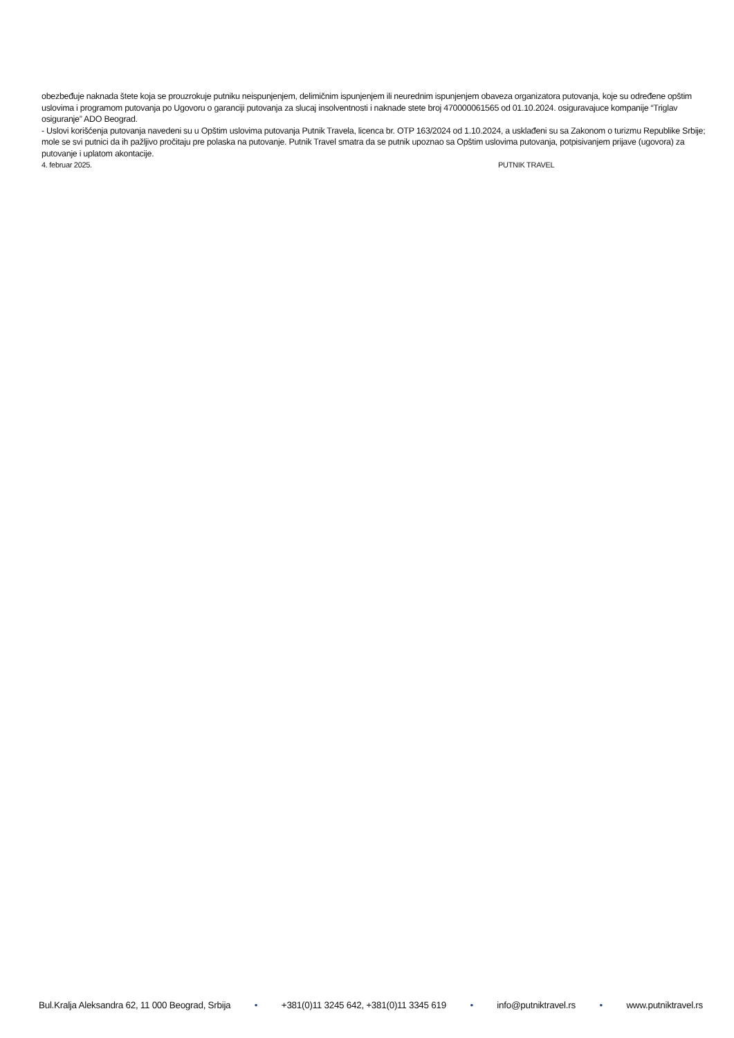obezbeđuje naknada štete koja se prouzrokuje putniku neispunjenjem, delimičnim ispunjenjem ili neurednim ispunjenjem obaveza organizatora putovanja, koje su određene opštim uslovima i programom putovanja po Ugovoru o garanciji putovanja za slucaj insolventnosti i naknade stete broj 470000061565 od 01.10.2024. osiguravajuce kompanije “Triglav osiguranje” ADO Beograd.
- Uslovi korišćenja putovanja navedeni su u Opštim uslovima putovanja Putnik Travela, licenca br. OTP 163/2024 od 1.10.2024, a usklađeni su sa Zakonom o turizmu Republike Srbije; mole se svi putnici da ih pažljivo pročitaju pre polaska na putovanje. Putnik Travel smatra da se putnik upoznao sa Opštim uslovima putovanja, potpisivanjem prijave (ugovora) za putovanje i uplatom akontacije.
4. februar 2025. PUTNIK TRAVEL
Bul.Kralja Aleksandra 62, 11 000 Beograd, Srbija • +381(0)11 3245 642, +381(0)11 3345 619 • info@putniktravel.rs • www.putniktravel.rs